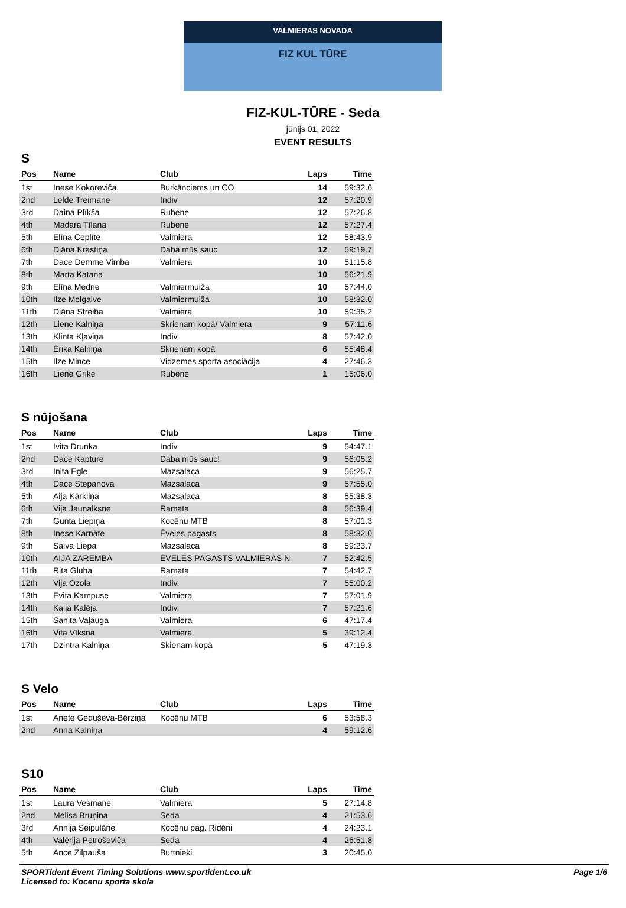VALMIERAS NOVADA
FIZ KUL TŪRE
FIZ-KUL-TŪRE - Seda
jūnijs 01, 2022
EVENT RESULTS
S
| Pos | Name | Club | Laps | Time |
| --- | --- | --- | --- | --- |
| 1st | Inese Kokoreviča | Burkānciems un CO | 14 | 59:32.6 |
| 2nd | Lelde Treimane | Indiv | 12 | 57:20.9 |
| 3rd | Daina Plīkša | Rubene | 12 | 57:26.8 |
| 4th | Madara Tīlana | Rubene | 12 | 57:27.4 |
| 5th | Elīna Ceplīte | Valmiera | 12 | 58:43.9 |
| 6th | Diāna Krastiņa | Daba mūs sauc | 12 | 59:19.7 |
| 7th | Dace Demme Vimba | Valmiera | 10 | 51:15.8 |
| 8th | Marta Katana | | 10 | 56:21.9 |
| 9th | Elīna Medne | Valmiermuiža | 10 | 57:44.0 |
| 10th | Ilze Melgalve | Valmiermuiža | 10 | 58:32.0 |
| 11th | Diāna Streiba | Valmiera | 10 | 59:35.2 |
| 12th | Liene Kalniņa | Skrienam kopā/ Valmiera | 9 | 57:11.6 |
| 13th | Klinta Kļaviņa | Indiv | 8 | 57:42.0 |
| 14th | Ērika Kalniņa | Skrienam kopā | 6 | 55:48.4 |
| 15th | Ilze Mince | Vidzemes sporta asociācija | 4 | 27:46.3 |
| 16th | Liene Griķe | Rubene | 1 | 15:06.0 |
S nūjošana
| Pos | Name | Club | Laps | Time |
| --- | --- | --- | --- | --- |
| 1st | Ivita Drunka | Indiv | 9 | 54:47.1 |
| 2nd | Dace Kapture | Daba mūs sauc! | 9 | 56:05.2 |
| 3rd | Inita Egle | Mazsalaca | 9 | 56:25.7 |
| 4th | Dace Stepanova | Mazsalaca | 9 | 57:55.0 |
| 5th | Aija Kārkliņa | Mazsalaca | 8 | 55:38.3 |
| 6th | Vija Jaunalksne | Ramata | 8 | 56:39.4 |
| 7th | Gunta Liepiņa | Kocēnu MTB | 8 | 57:01.3 |
| 8th | Inese Karnāte | Ēveles pagasts | 8 | 58:32.0 |
| 9th | Saiva Liepa | Mazsalaca | 8 | 59:23.7 |
| 10th | AIJA ZAREMBA | ĒVELES PAGASTS VALMIERAS N | 7 | 52:42.5 |
| 11th | Rita Gluha | Ramata | 7 | 54:42.7 |
| 12th | Vija Ozola | Indiv. | 7 | 55:00.2 |
| 13th | Evita Kampuse | Valmiera | 7 | 57:01.9 |
| 14th | Kaija Kalēja | Indiv. | 7 | 57:21.6 |
| 15th | Sanita Vaļauga | Valmiera | 6 | 47:17.4 |
| 16th | Vita Vīksna | Valmiera | 5 | 39:12.4 |
| 17th | Dzintra Kalniņa | Skienam kopā | 5 | 47:19.3 |
S Velo
| Pos | Name | Club | Laps | Time |
| --- | --- | --- | --- | --- |
| 1st | Anete Geduševa-Bērziņa | Kocēnu MTB | 6 | 53:58.3 |
| 2nd | Anna Kalniņa | | 4 | 59:12.6 |
S10
| Pos | Name | Club | Laps | Time |
| --- | --- | --- | --- | --- |
| 1st | Laura Vesmane | Valmiera | 5 | 27:14.8 |
| 2nd | Melisa Bruņina | Seda | 4 | 21:53.6 |
| 3rd | Annija Seipulāne | Kocēnu pag. Ridēni | 4 | 24:23.1 |
| 4th | Valērija Petroševiča | Seda | 4 | 26:51.8 |
| 5th | Ance Zilpauša | Burtnieki | 3 | 20:45.0 |
SPORTident Event Timing Solutions www.sportident.co.uk
Licensed to: Kocenu sporta skola
Page 1/6